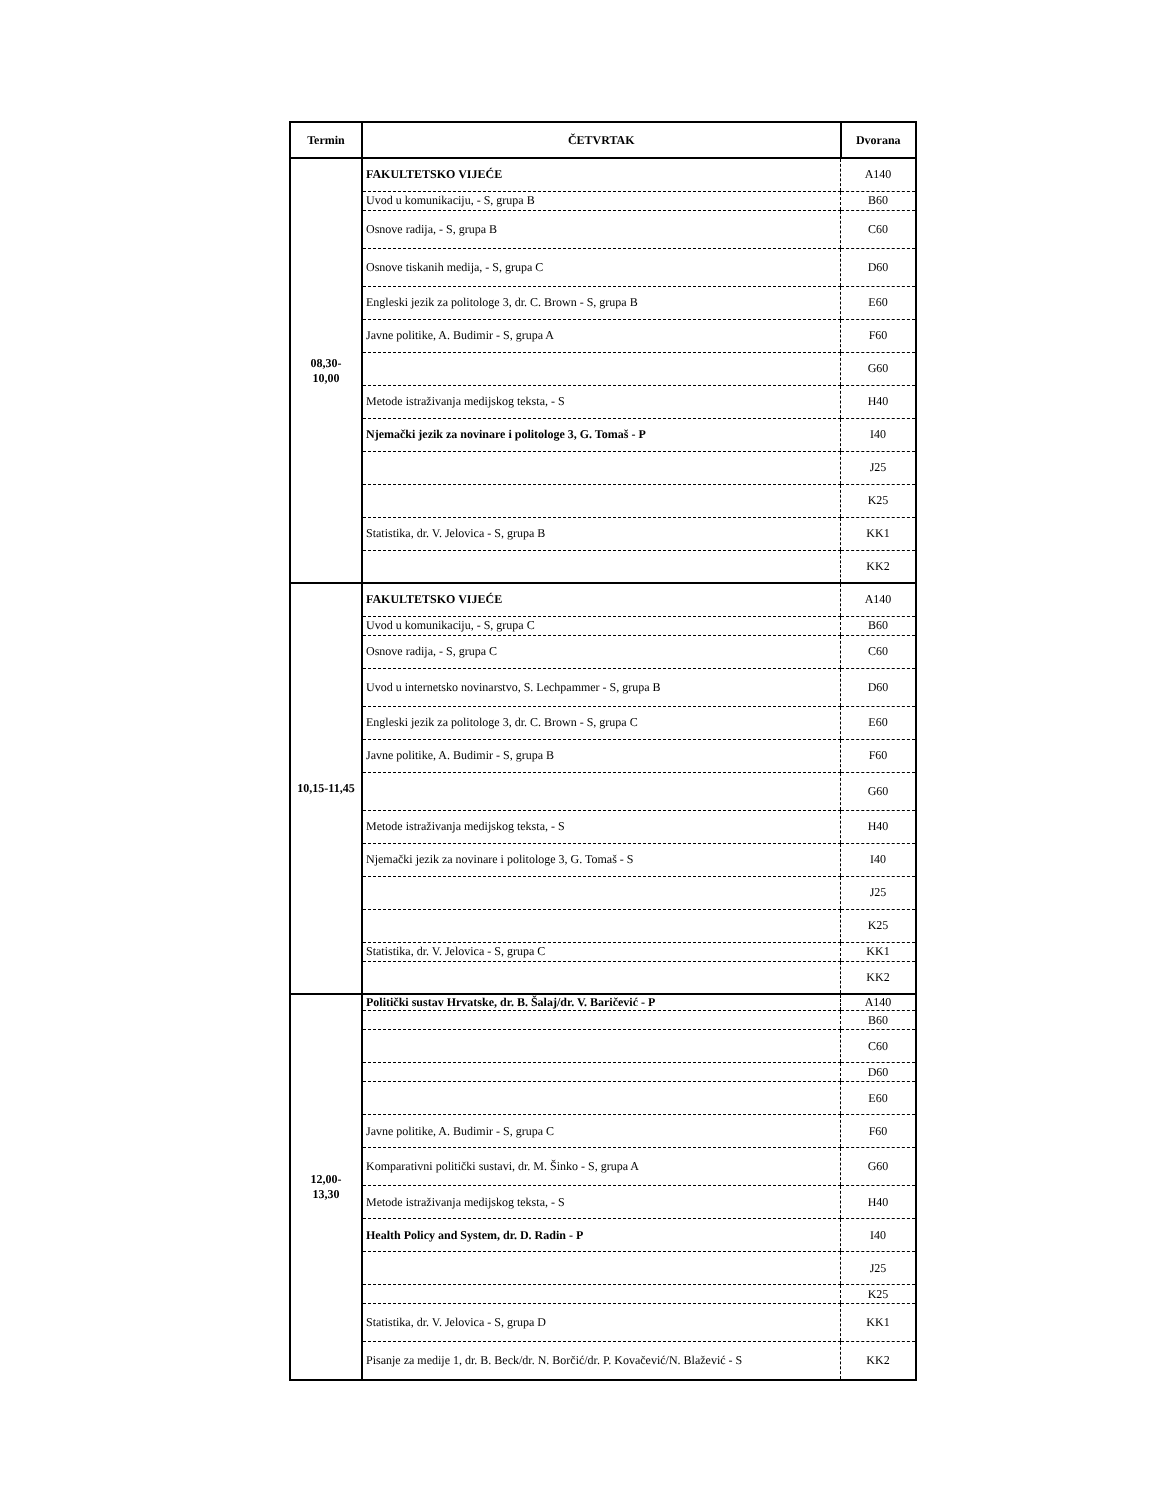| Termin | ČETVRTAK | Dvorana |
| --- | --- | --- |
| 08,30- 10,00 | FAKULTETSKO VIJEĆE | A140 |
| | Uvod u komunikaciju, - S, grupa B | B60 |
| | Osnove radija, - S, grupa B | C60 |
| | Osnove tiskanih medija, - S, grupa C | D60 |
| | Engleski jezik za politologe 3, dr. C. Brown - S, grupa B | E60 |
| | Javne politike, A. Budimir - S, grupa A | F60 |
| | | G60 |
| | Metode istraživanja medijskog teksta, - S | H40 |
| | Njemački jezik za novinare i politologe 3, G. Tomaš - P | I40 |
| | | J25 |
| | | K25 |
| | Statistika, dr. V. Jelovica - S, grupa B | KK1 |
| | | KK2 |
| 10,15-11,45 | FAKULTETSKO VIJEĆE | A140 |
| | Uvod u komunikaciju, - S, grupa C | B60 |
| | Osnove radija, - S, grupa C | C60 |
| | Uvod u internetsko novinarstvo, S. Lechpammer - S, grupa B | D60 |
| | Engleski jezik za politologe 3, dr. C. Brown - S, grupa C | E60 |
| | Javne politike, A. Budimir - S, grupa B | F60 |
| | | G60 |
| | Metode istraživanja medijskog teksta, - S | H40 |
| | Njemački jezik za novinare i politologe 3, G. Tomaš - S | I40 |
| | | J25 |
| | | K25 |
| | Statistika, dr. V. Jelovica - S, grupa C | KK1 |
| | | KK2 |
| 12,00- 13,30 | Politički sustav Hrvatske, dr. B. Šalaj/dr. V. Baričević - P | A140 |
| | | B60 |
| | | C60 |
| | | D60 |
| | | E60 |
| | Javne politike, A. Budimir - S, grupa C | F60 |
| | Komparativni politički sustavi, dr. M. Šinko - S, grupa A | G60 |
| | Metode istraživanja medijskog teksta, - S | H40 |
| | Health Policy and System, dr. D. Radin - P | I40 |
| | | J25 |
| | | K25 |
| | Statistika, dr. V. Jelovica - S, grupa D | KK1 |
| | Pisanje za medije 1, dr. B. Beck/dr. N. Borčić/dr. P. Kovačević/N. Blažević - S | KK2 |